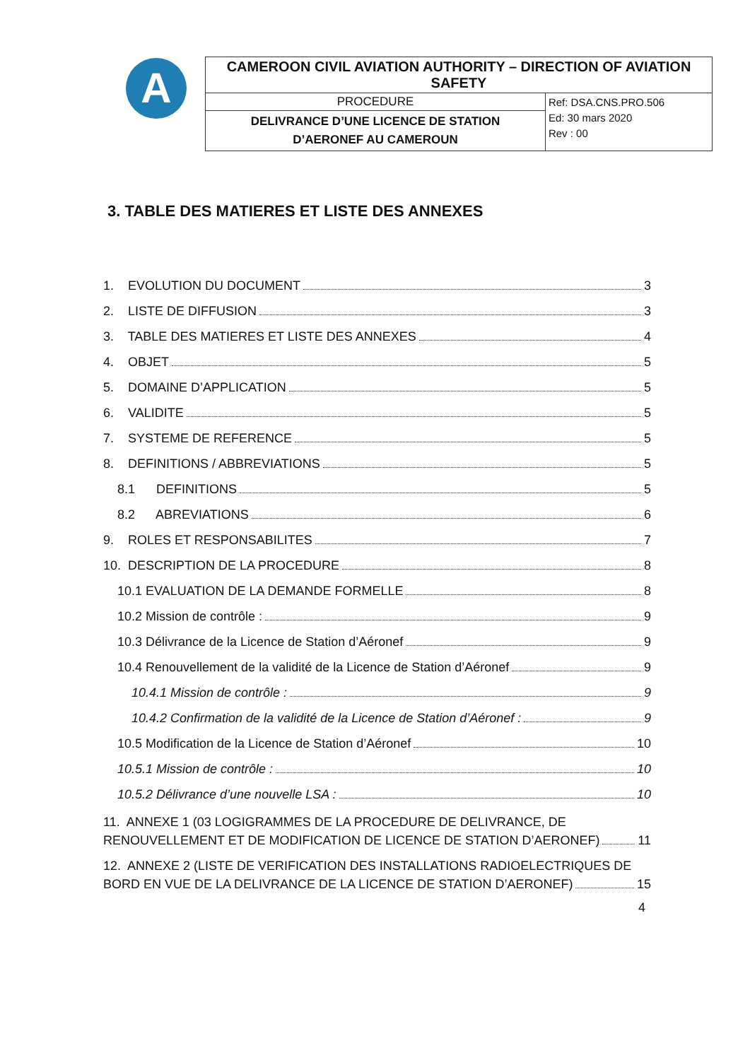A
| CAMEROON CIVIL AVIATION AUTHORITY – DIRECTION OF AVIATION SAFETY | |
| PROCEDURE | Ref: DSA.CNS.PRO.506 Ed: 30 mars 2020 Rev : 00 |
| DELIVRANCE D’UNE LICENCE DE STATION D’AERONEF AU CAMEROUN | |
3. TABLE DES MATIERES ET LISTE DES ANNEXES
1. EVOLUTION DU DOCUMENT 3
2. LISTE DE DIFFUSION 3
3. TABLE DES MATIERES ET LISTE DES ANNEXES 4
4. OBJET 5
5. DOMAINE D’APPLICATION 5
6. VALIDITE 5
7. SYSTEME DE REFERENCE 5
8. DEFINITIONS / ABBREVIATIONS 5
8.1 DEFINITIONS 5
8.2 ABREVIATIONS 6
9. ROLES ET RESPONSABILITES 7
10. DESCRIPTION DE LA PROCEDURE 8
10.1 EVALUATION DE LA DEMANDE FORMELLE 8
10.2 Mission de contrôle : 9
10.3 Délivrance de la Licence de Station d’Aéronef 9
10.4 Renouvellement de la validité de la Licence de Station d’Aéronef 9
10.4.1 Mission de contrôle : 9
10.4.2 Confirmation de la validité de la Licence de Station d’Aéronef : 9
10.5 Modification de la Licence de Station d’Aéronef 10
10.5.1 Mission de contrôle : 10
10.5.2 Délivrance d’une nouvelle LSA : 10
11. ANNEXE 1 (03 LOGIGRAMMES DE LA PROCEDURE DE DELIVRANCE, DE
RENOUVELLEMENT ET DE MODIFICATION DE LICENCE DE STATION D’AERONEF) 11
12. ANNEXE 2 (LISTE DE VERIFICATION DES INSTALLATIONS RADIOELECTRIQUES DE
BORD EN VUE DE LA DELIVRANCE DE LA LICENCE DE STATION D’AERONEF) 15
4